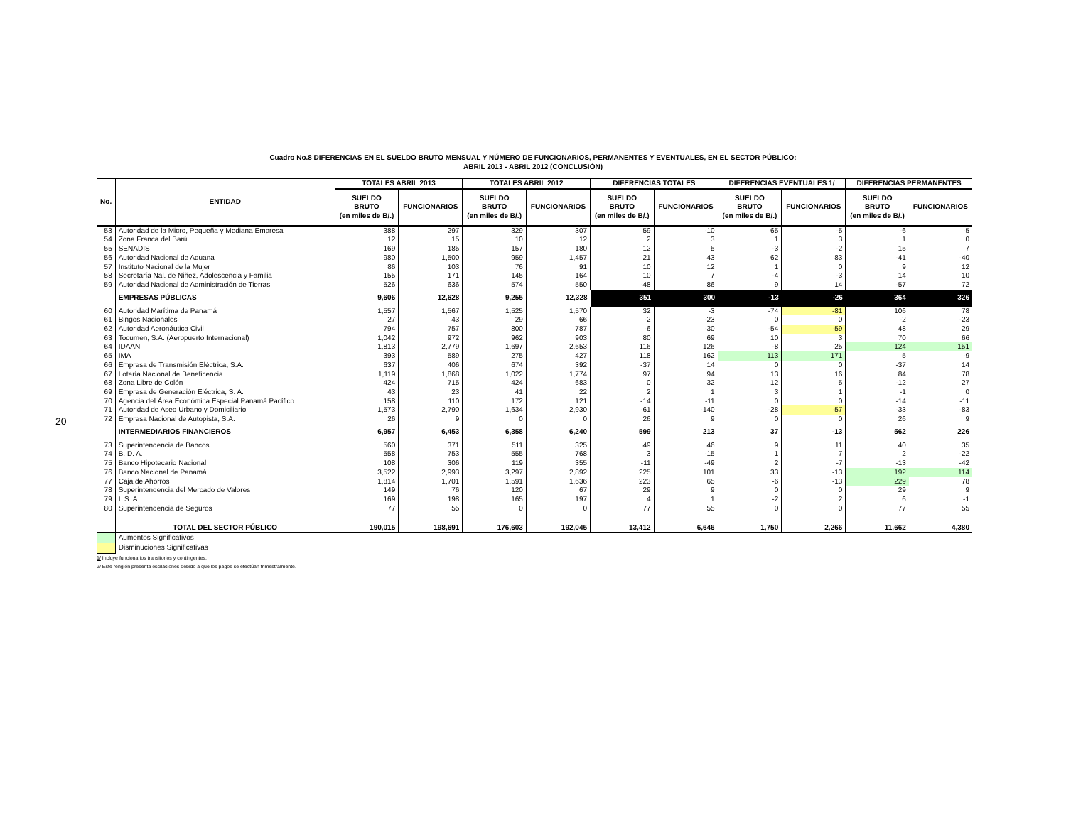20
Cuadro No.8 DIFERENCIAS EN EL SUELDO BRUTO MENSUAL Y NÚMERO DE FUNCIONARIOS, PERMANENTES Y EVENTUALES, EN EL SECTOR PÚBLICO:
ABRIL 2013 - ABRIL 2012 (CONCLUSIÓN)
| No. | ENTIDAD | TOTALES ABRIL 2013 | | TOTALES ABRIL 2012 | | DIFERENCIAS TOTALES | | DIFERENCIAS EVENTUALES 1/ | | DIFERENCIAS PERMANENTES | |
| --- | --- | --- | --- | --- | --- | --- | --- | --- | --- | --- | --- |
| | | SUELDO BRUTO (en miles de B/.) | FUNCIONARIOS | SUELDO BRUTO (en miles de B/.) | FUNCIONARIOS | SUELDO BRUTO (en miles de B/.) | FUNCIONARIOS | SUELDO BRUTO (en miles de B/.) | FUNCIONARIOS | SUELDO BRUTO (en miles de B/.) | FUNCIONARIOS |
| 53 | Autoridad de la Micro, Pequeña y Mediana Empresa | 388 | 297 | 329 | 307 | 59 | -10 | 65 | -5 | -6 | -5 |
| 54 | Zona Franca del Barú | 12 | 15 | 10 | 12 | 2 | 3 | 1 | 3 | 1 | 0 |
| 55 | SENADIS | 169 | 185 | 157 | 180 | 12 | 5 | -3 | -2 | 15 | 7 |
| 56 | Autoridad Nacional de Aduana | 980 | 1,500 | 959 | 1,457 | 21 | 43 | 62 | 83 | -41 | -40 |
| 57 | Instituto Nacional de la Mujer | 86 | 103 | 76 | 91 | 10 | 12 | 1 | 0 | 9 | 12 |
| 58 | Secretaría Nal. de Niñez, Adolescencia y Familia | 155 | 171 | 145 | 164 | 10 | 7 | -4 | -3 | 14 | 10 |
| 59 | Autoridad Nacional de Administración de Tierras | 526 | 636 | 574 | 550 | -48 | 86 | 9 | 14 | -57 | 72 |
| | EMPRESAS PÚBLICAS | 9,606 | 12,628 | 9,255 | 12,328 | 351 | 300 | -13 | -26 | 364 | 326 |
| 60 | Autoridad Marítima de Panamá | 1,557 | 1,567 | 1,525 | 1,570 | 32 | -3 | -74 | -81 | 106 | 78 |
| 61 | Bingos Nacionales | 27 | 43 | 29 | 66 | -2 | -23 | 0 | 0 | -2 | -23 |
| 62 | Autoridad Aeronáutica Civil | 794 | 757 | 800 | 787 | -6 | -30 | -54 | -59 | 48 | 29 |
| 63 | Tocumen, S.A. (Aeropuerto Internacional) | 1,042 | 972 | 962 | 903 | 80 | 69 | 10 | 3 | 70 | 66 |
| 64 | IDAAN | 1,813 | 2,779 | 1,697 | 2,653 | 116 | 126 | -8 | -25 | 124 | 151 |
| 65 | IMA | 393 | 589 | 275 | 427 | 118 | 162 | 113 | 171 | 5 | -9 |
| 66 | Empresa de Transmisión Eléctrica, S.A. | 637 | 406 | 674 | 392 | -37 | 14 | 0 | 0 | -37 | 14 |
| 67 | Lotería Nacional de Beneficencia | 1,119 | 1,868 | 1,022 | 1,774 | 97 | 94 | 13 | 16 | 84 | 78 |
| 68 | Zona Libre de Colón | 424 | 715 | 424 | 683 | 0 | 32 | 12 | 5 | -12 | 27 |
| 69 | Empresa de Generación Eléctrica, S. A. | 43 | 23 | 41 | 22 | 2 | 1 | 3 | 1 | -1 | 0 |
| 70 | Agencia del Área Económica Especial Panamá Pacífico | 158 | 110 | 172 | 121 | -14 | -11 | 0 | 0 | -14 | -11 |
| 71 | Autoridad de Aseo Urbano y Domiciliario | 1,573 | 2,790 | 1,634 | 2,930 | -61 | -140 | -28 | -57 | -33 | -83 |
| 72 | Empresa Nacional de Autopista, S.A. | 26 | 9 | 0 | 0 | 26 | 9 | 0 | 0 | 26 | 9 |
| | INTERMEDIARIOS FINANCIEROS | 6,957 | 6,453 | 6,358 | 6,240 | 599 | 213 | 37 | -13 | 562 | 226 |
| 73 | Superintendencia de Bancos | 560 | 371 | 511 | 325 | 49 | 46 | 9 | 11 | 40 | 35 |
| 74 | B. D. A. | 558 | 753 | 555 | 768 | 3 | -15 | 1 | 7 | 2 | -22 |
| 75 | Banco Hipotecario Nacional | 108 | 306 | 119 | 355 | -11 | -49 | 2 | -7 | -13 | -42 |
| 76 | Banco Nacional de Panamá | 3,522 | 2,993 | 3,297 | 2,892 | 225 | 101 | 33 | -13 | 192 | 114 |
| 77 | Caja de Ahorros | 1,814 | 1,701 | 1,591 | 1,636 | 223 | 65 | -6 | -13 | 229 | 78 |
| 78 | Superintendencia del Mercado de Valores | 149 | 76 | 120 | 67 | 29 | 9 | 0 | 0 | 29 | 9 |
| 79 | I. S. A. | 169 | 198 | 165 | 197 | 4 | 1 | -2 | 2 | 6 | -1 |
| 80 | Superintendencia de Seguros | 77 | 55 | 0 | 0 | 77 | 55 | 0 | 0 | 77 | 55 |
| | TOTAL DEL SECTOR PÚBLICO | 190,015 | 198,691 | 176,603 | 192,045 | 13,412 | 6,646 | 1,750 | 2,266 | 11,662 | 4,380 |
| | Aumentos Significativos | | | | | | | | | | |
| | Disminuciones Significativas | | | | | | | | | | |
1/ Incluye funcionarios transitorios y contingentes.
2/ Este renglón presenta oscilaciones debido a que los pagos se efectúan trimestralmente.